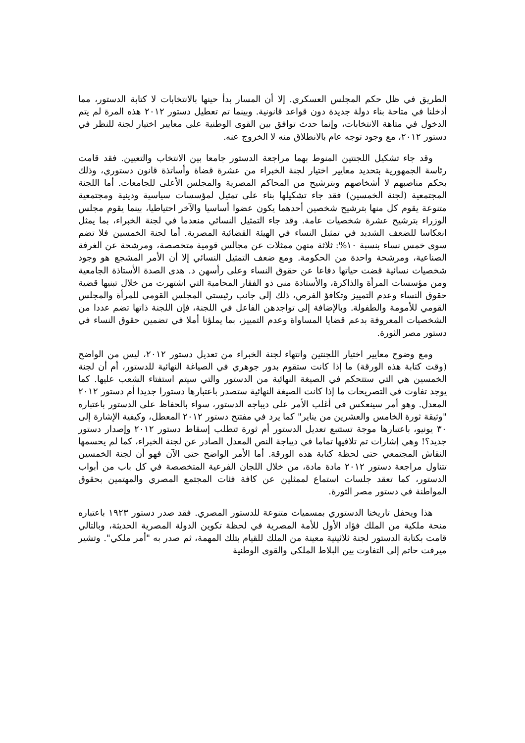الطريق في ظل حكم المجلس العسكري. إلا أن المسار بدأ حينها بالانتخابات لا كتابة الدستور، مما أدخلنا في متاحة بناء دولة جديدة دون قواعد قانونية. وبينما تم تعطيل دستور ٢٠١٢ هذه المرة لم يتم الدخول في متاهة الانتخابات، وإنما حدث توافق بين القوى الوطنية على معايير اختيار لجنة للنظر في دستور ٢٠١٢، مع وجود توجه عام بالانطلاق منه لا الخروج عنه.
وقد جاء تشكيل اللجنتين المنوط بهما مراجعة الدستور جامعا بين الانتخاب والتعيين. فقد قامت رئاسة الجمهورية بتحديد معايير اختيار لجنة الخبراء من عشرة قضاة وأساتذة قانون دستوري، وذلك بحكم مناصبهم لا أشخاصهم وبترشيح من المحاكم المصرية والمجلس الأعلى للجامعات. أما اللجنة المجتمعية (لجنة الخمسين) فقد جاء تشكيلها بناء على تمثيل لمؤسسات سياسية ودينية ومجتمعية متنوعة يقوم كل منها بترشيح شخصين أحدهما يكون عضوا أساسيا والآخر احتياطيا، بينما يقوم مجلس الوزراء بترشيح عشرة شخصيات عامة. وقد جاء التمثيل النسائي منعدما في لجنة الخبراء، بما يمثل انعكاسا للضعف الشديد في تمثيل النساء في الهيئة القضائية المصرية. أما لجنة الخمسين فلا تضم سوى خمس نساء بنسبة ١٠%: ثلاثة منهن ممثلات عن مجالس قومية متخصصة، ومرشحة عن الغرفة الصناعية، ومرشحة واحدة من الحكومة. ومع ضعف التمثيل النسائي إلا أن الأمر المشجع هو وجود شخصيات نسائية قضت حياتها دفاعا عن حقوق النساء وعلى رأسهن د. هدى الصدة الأستاذة الجامعية ومن مؤسسات المرأة والذاكرة، والأستاذة منى ذو الفقار المحامية التي اشتهرت من خلال تبنيها قضية حقوق النساء وعدم التمييز وتكافؤ الفرص، ذلك إلى جانب رئيستي المجلس القومي للمرأة والمجلس القومي للأمومة والطفولة. وبالإضافة إلى تواجدهن الفاعل في اللجنة، فإن اللجنة ذاتها تضم عددا من الشخصيات المعروفة بدعم قضايا المساواة وعدم التمييز، بما يملؤنا أملا في تضمين حقوق النساء في دستور مصر الثورة.
ومع وضوح معايير اختيار اللجنتين وانتهاء لجنة الخبراء من تعديل دستور ٢٠١٢، ليس من الواضح (وقت كتابة هذه الورقة) ما إذا كانت ستقوم بدور جوهري في الصياغة النهائية للدستور، أم أن لجنة الخمسين هي التي ستتحكم في الصيغة النهائية من الدستور والتي سيتم استفتاء الشعب عليها. كما يوجد تفاوت في التصريحات ما إذا كانت الصيغة النهائية ستصدر باعتبارها دستورا جديدا أم دستور ٢٠١٢ المعدل. وهو أمر سينعكس في أغلب الأمر على ديباجه الدستور، سواء بالحفاظ على الدستور باعتباره "وثيقة ثورة الخامس والعشرين من يناير" كما يرد في مفتتح دستور ٢٠١٢ المعطل، وكيفية الإشارة إلى ٣٠ يونيو، باعتبارها موجة تستتبع تعديل الدستور أم ثورة تتطلب إسقاط دستور ٢٠١٢ وإصدار دستور جديد؟! وهي إشارات تم تلافيها تماما في ديباجة النص المعدل الصادر عن لجنة الخبراء، كما لم يحسمها النقاش المجتمعي حتى لحظة كتابة هذه الورقة. أما الأمر الواضح حتى الآن فهو أن لجنة الخمسين تتناول مراجعة دستور ٢٠١٢ مادة مادة، من خلال اللجان الفرعية المتخصصة في كل باب من أبواب الدستور، كما تعقد جلسات استماع لممثلين عن كافة فئات المجتمع المصري والمهتمين بحقوق المواطنة في دستور مصر الثورة.
هذا ويحفل تاريخنا الدستوري بمسميات متنوعة للدستور المصري. فقد صدر دستور ١٩٢٣ باعتباره منحة ملكية من الملك فؤاد الأول للأمة المصرية في لحظة تكوين الدولة المصرية الحديثة، وبالتالي قامت بكتابة الدستور لجنة ثلاثينية معينة من الملك للقيام بتلك المهمة، ثم صدر به "أمر ملكي". وتشير ميرفت حاتم إلى التفاوت بين البلاط الملكي والقوى الوطنية